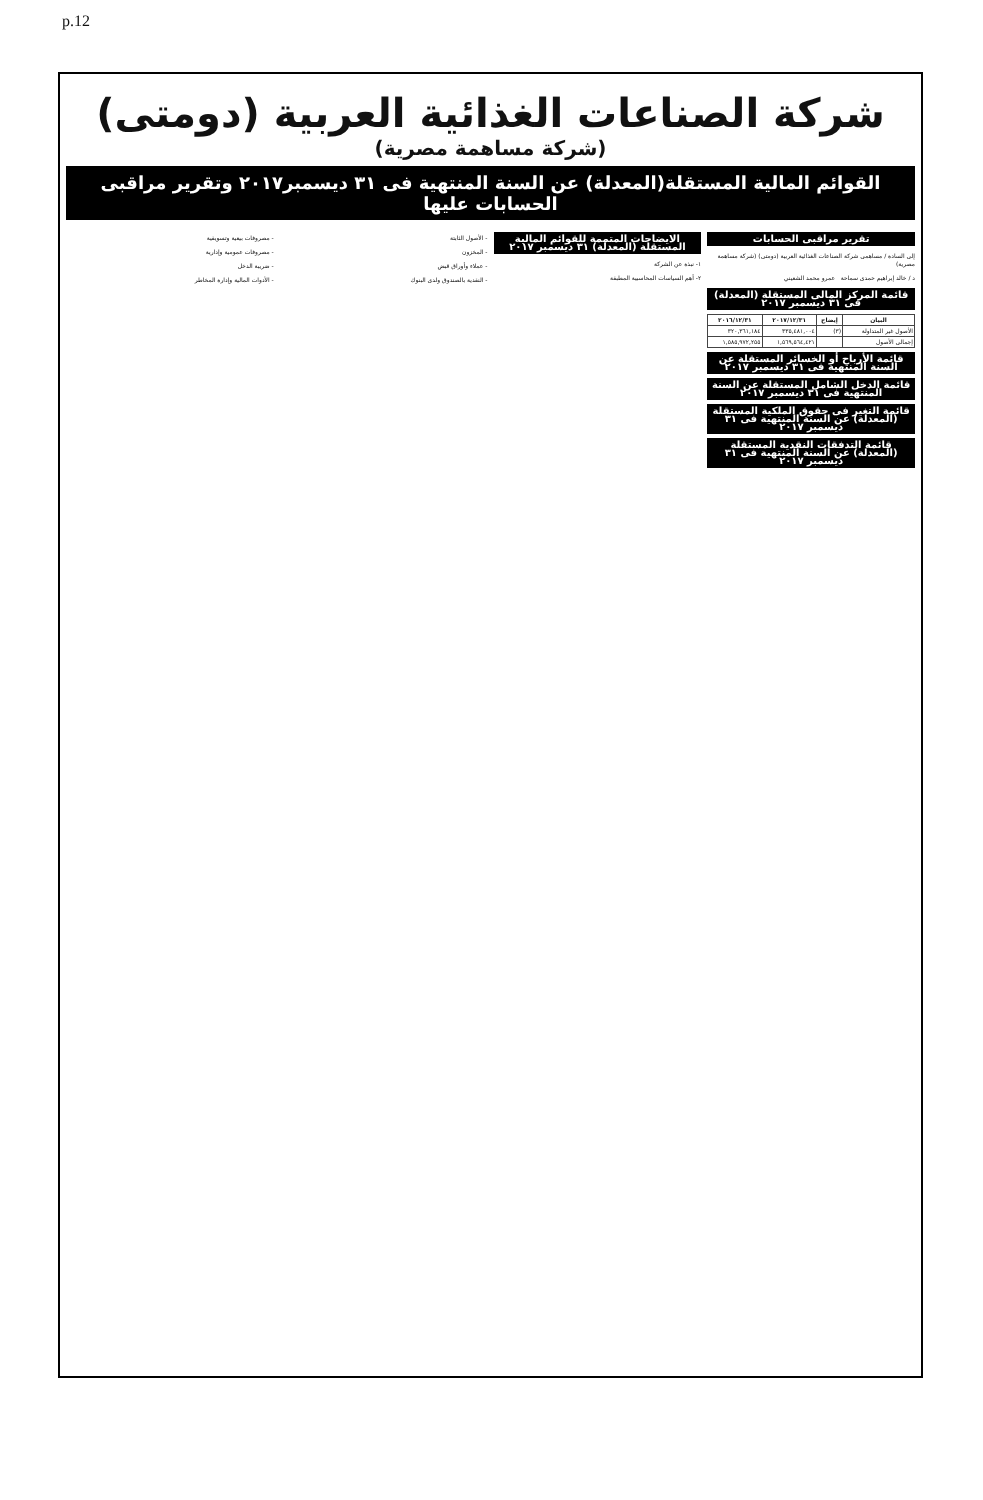p.12
شركة الصناعات الغذائية العربية (دومتى)
(شركة مساهمة مصرية)
القوائم المالية المستقلة(المعدلة) عن السنة المنتهية فى ٣١ ديسمبر٢٠١٧ وتقرير مراقبى الحسابات عليها
تقرير مراقبى الحسابات
إلى السادة / مساهمى شركة الصناعات الغذائية العربية (دومتى) (شركة مساهمة مصرية)
د / خالد إبراهيم حمدى سماحة عمرو محمد الشعيني
قائمة المركز المالى المستقلة (المعدلة) فى ٣١ ديسمبر ٢٠١٧
| البيان | إيضاح | ٢٠١٧/١٢/٣١ | ٢٠١٦/١٢/٣١ |
| --- | --- | --- | --- |
| الأصول غير المتداولة | (٣) | ٣٣٥,٤٨١,٠٠٤ | ٣٢٠,٣٦١,١٨٤ |
| إجمالى الأصول | | ١,٥٦٩,٥٦٤,٤٢١ | ١,٥٨٥,٩٧٢,٢٥٥ |
قائمة الأرباح أو الخسائر المستقلة عن السنة المنتهية فى ٣١ ديسمبر ٢٠١٧
قائمة الدخل الشامل المستقلة عن السنة المنتهية فى ٣١ ديسمبر ٢٠١٧
قائمة التغير فى حقوق الملكية المستقلة (المعدلة) عن السنة المنتهية فى ٣١ ديسمبر ٢٠١٧
قائمة التدفقات النقدية المستقلة (المعدلة) عن السنة المنتهية فى ٣١ ديسمبر ٢٠١٧
الايضاحات المتممة للقوائم المالية المستقلة (المعدلة) ٣١ ديسمبر ٢٠١٧
١- نبذة عن الشركة
٢- أهم السياسات المحاسبية المطبقة
- الأصول الثابتة
- المخزون
- عملاء وأوراق قبض
- النقدية بالصندوق ولدى البنوك
- مصروفات بيعية وتسويقية
- مصروفات عمومية وإدارية
- ضريبة الدخل
- الأدوات المالية وإدارة المخاطر